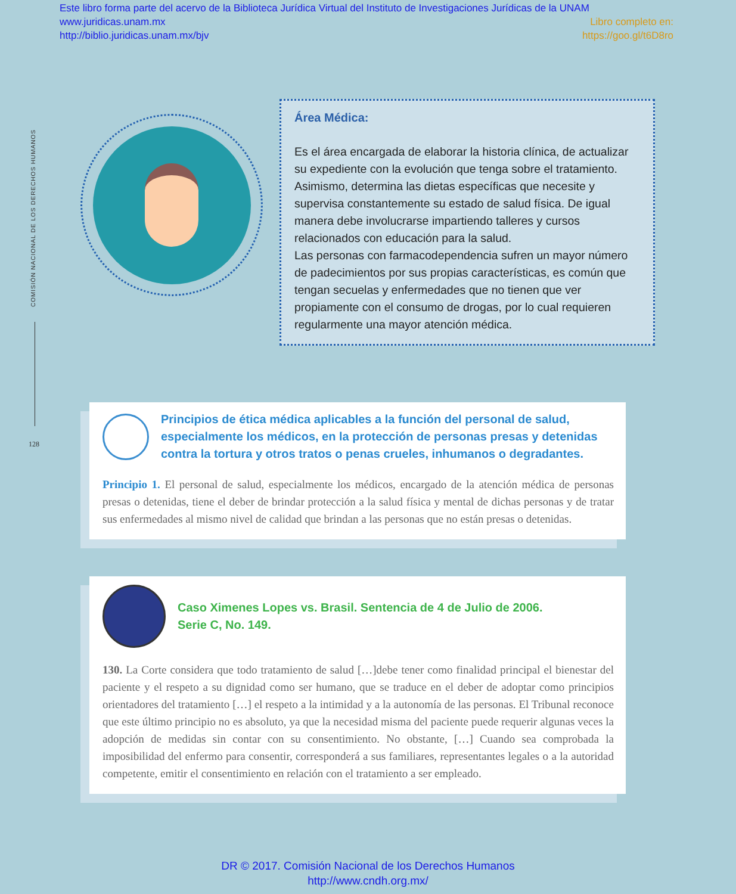Este libro forma parte del acervo de la Biblioteca Jurídica Virtual del Instituto de Investigaciones Jurídicas de la UNAM
www.juridicas.unam.mx Libro completo en:
http://biblio.juridicas.unam.mx/bjv https://goo.gl/t6D8ro
COMISIÓN NACIONAL DE LOS DERECHOS HUMANOS
128
Área Médica:
Es el área encargada de elaborar la historia clínica, de actualizar su expediente con la evolución que tenga sobre el tratamiento. Asimismo, determina las dietas específicas que necesite y supervisa constantemente su estado de salud física. De igual manera debe involucrarse impartiendo talleres y cursos relacionados con educación para la salud.
Las personas con farmacodependencia sufren un mayor número de padecimientos por sus propias características, es común que tengan secuelas y enfermedades que no tienen que ver propiamente con el consumo de drogas, por lo cual requieren regularmente una mayor atención médica.
Principios de ética médica aplicables a la función del personal de salud, especialmente los médicos, en la protección de personas presas y detenidas contra la tortura y otros tratos o penas crueles, inhumanos o degradantes.
Principio 1. El personal de salud, especialmente los médicos, encargado de la atención médica de personas presas o detenidas, tiene el deber de brindar protección a la salud física y mental de dichas personas y de tratar sus enfermedades al mismo nivel de calidad que brindan a las personas que no están presas o detenidas.
Caso Ximenes Lopes vs. Brasil. Sentencia de 4 de Julio de 2006.
Serie C, No. 149.
130. La Corte considera que todo tratamiento de salud […]debe tener como finalidad principal el bienestar del paciente y el respeto a su dignidad como ser humano, que se traduce en el deber de adoptar como principios orientadores del tratamiento […] el respeto a la intimidad y a la autonomía de las personas. El Tribunal reconoce que este último principio no es absoluto, ya que la necesidad misma del paciente puede requerir algunas veces la adopción de medidas sin contar con su consentimiento. No obstante, […] Cuando sea comprobada la imposibilidad del enfermo para consentir, corresponderá a sus familiares, representantes legales o a la autoridad competente, emitir el consentimiento en relación con el tratamiento a ser empleado.
DR © 2017. Comisión Nacional de los Derechos Humanos
http://www.cndh.org.mx/